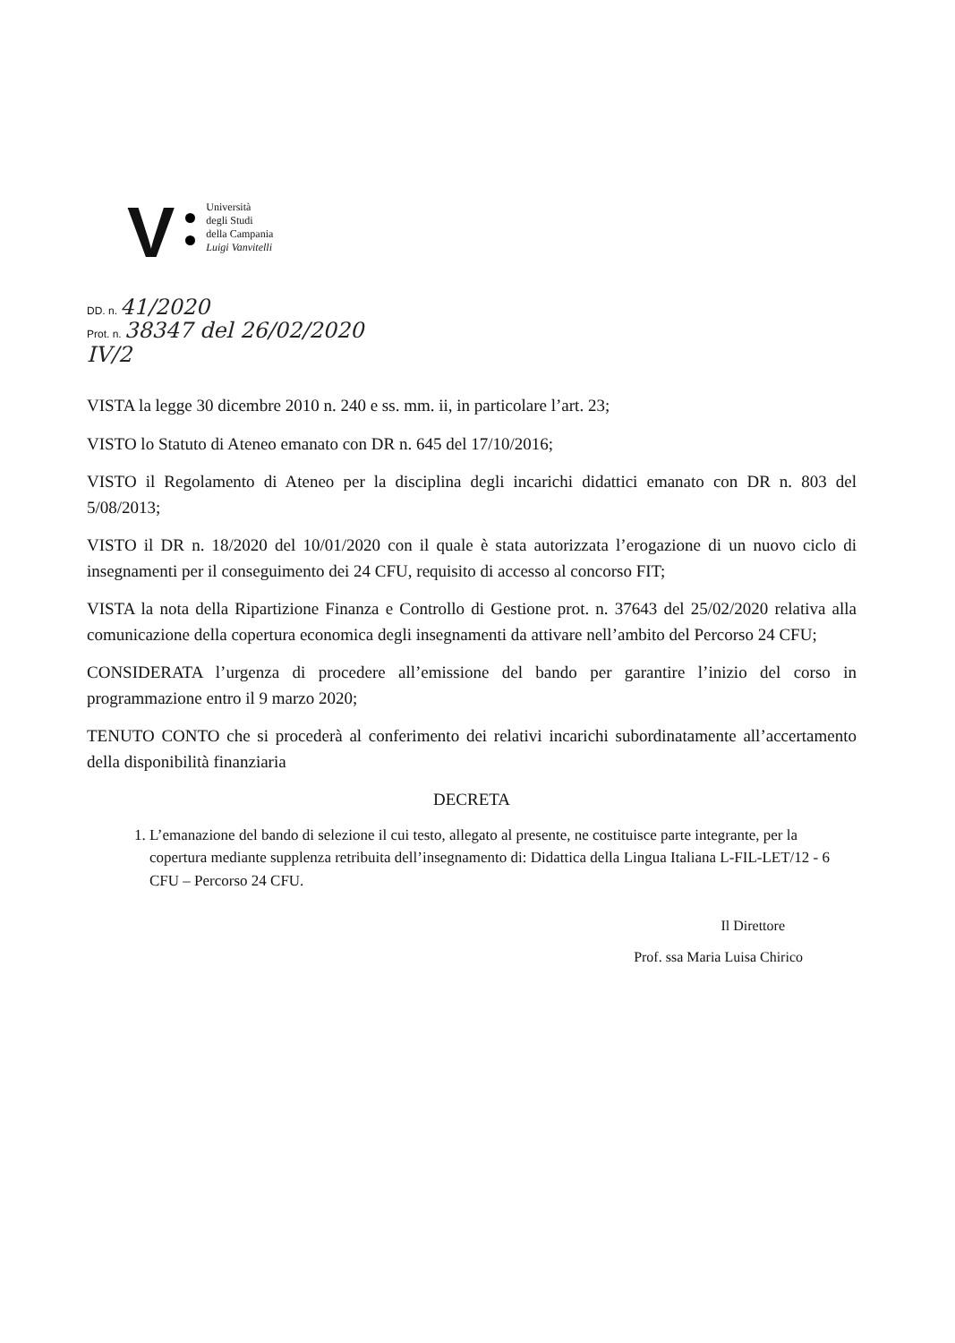V
Università
degli Studi
della Campania
Luigi Vanvitelli
DD. n. 41/2020
Prot. n. 38347 del 26/02/2020
IV/2
VISTA la legge 30 dicembre 2010 n. 240 e ss. mm. ii, in particolare l’art. 23;
VISTO lo Statuto di Ateneo emanato con DR n. 645 del 17/10/2016;
VISTO il Regolamento di Ateneo per la disciplina degli incarichi didattici emanato con DR n. 803 del 5/08/2013;
VISTO il DR n. 18/2020 del 10/01/2020 con il quale è stata autorizzata l’erogazione di un nuovo ciclo di insegnamenti per il conseguimento dei 24 CFU, requisito di accesso al concorso FIT;
VISTA la nota della Ripartizione Finanza e Controllo di Gestione prot. n. 37643 del 25/02/2020 relativa alla comunicazione della copertura economica degli insegnamenti da attivare nell’ambito del Percorso 24 CFU;
CONSIDERATA l’urgenza di procedere all’emissione del bando per garantire l’inizio del corso in programmazione entro il 9 marzo 2020;
TENUTO CONTO che si procederà al conferimento dei relativi incarichi subordinatamente all’accertamento della disponibilità finanziaria
DECRETA
1. L’emanazione del bando di selezione il cui testo, allegato al presente, ne costituisce parte integrante, per la copertura mediante supplenza retribuita dell’insegnamento di: Didattica della Lingua Italiana L-FIL-LET/12 - 6 CFU – Percorso 24 CFU.
Il Direttore
Prof. ssa Maria Luisa Chirico